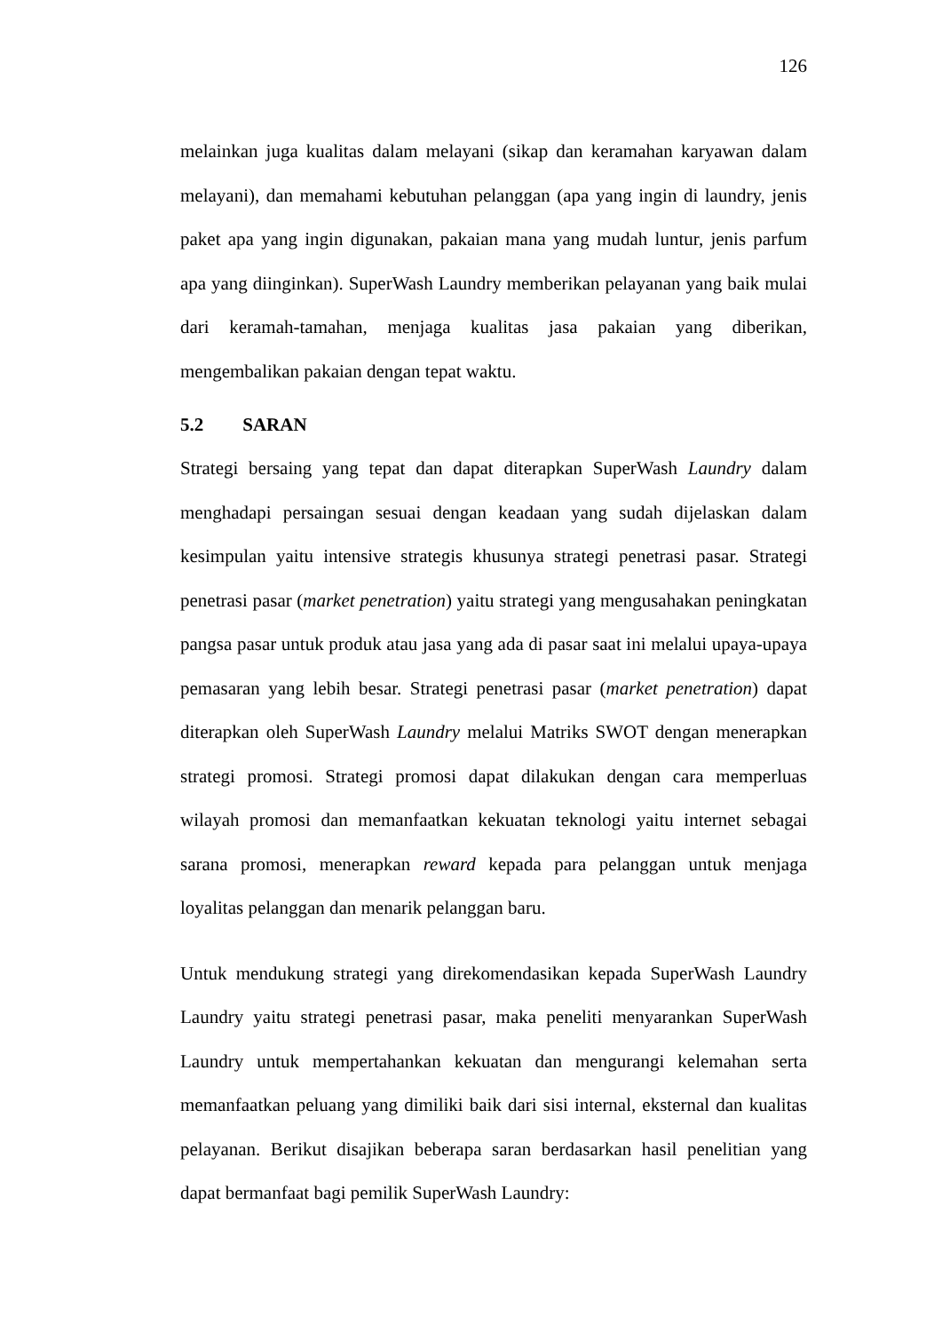126
melainkan juga kualitas dalam melayani (sikap dan keramahan karyawan dalam melayani), dan memahami kebutuhan pelanggan (apa yang ingin di laundry, jenis paket apa yang ingin digunakan, pakaian mana yang mudah luntur, jenis parfum apa yang diinginkan). SuperWash Laundry memberikan pelayanan yang baik mulai dari keramah-tamahan, menjaga kualitas jasa pakaian yang diberikan, mengembalikan pakaian dengan tepat waktu.
5.2 SARAN
Strategi bersaing yang tepat dan dapat diterapkan SuperWash Laundry dalam menghadapi persaingan sesuai dengan keadaan yang sudah dijelaskan dalam kesimpulan yaitu intensive strategis khusunya strategi penetrasi pasar. Strategi penetrasi pasar (market penetration) yaitu strategi yang mengusahakan peningkatan pangsa pasar untuk produk atau jasa yang ada di pasar saat ini melalui upaya-upaya pemasaran yang lebih besar. Strategi penetrasi pasar (market penetration) dapat diterapkan oleh SuperWash Laundry melalui Matriks SWOT dengan menerapkan strategi promosi. Strategi promosi dapat dilakukan dengan cara memperluas wilayah promosi dan memanfaatkan kekuatan teknologi yaitu internet sebagai sarana promosi, menerapkan reward kepada para pelanggan untuk menjaga loyalitas pelanggan dan menarik pelanggan baru.
Untuk mendukung strategi yang direkomendasikan kepada SuperWash Laundry Laundry yaitu strategi penetrasi pasar, maka peneliti menyarankan SuperWash Laundry untuk mempertahankan kekuatan dan mengurangi kelemahan serta memanfaatkan peluang yang dimiliki baik dari sisi internal, eksternal dan kualitas pelayanan. Berikut disajikan beberapa saran berdasarkan hasil penelitian yang dapat bermanfaat bagi pemilik SuperWash Laundry: